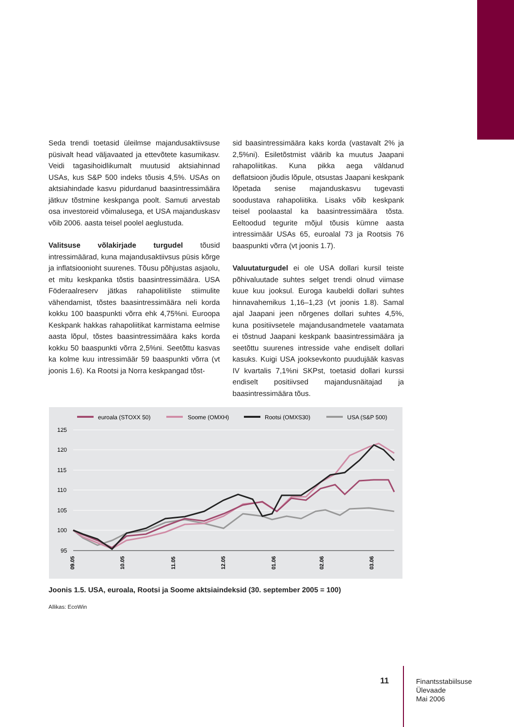Seda trendi toetasid üleilmse majandusaktiivsuse püsivalt head väljavaated ja ettevõtete kasumikasv. Veidi tagasihoidlikumalt muutusid aktsiahinnad USAs, kus S&P 500 indeks tõusis 4,5%. USAs on aktsiahindade kasvu pidurdanud baasintressimäära jätkuv tõstmine keskpanga poolt. Samuti arvestab osa investoreid võimalusega, et USA majanduskasv võib 2006. aasta teisel poolel aeglustuda.
Valitsuse võlakirjade turgudel tõusid intressimäärad, kuna majandusaktiivsus püsis kõrge ja inflatsioonioht suurenes. Tõusu põhjustas asjaolu, et mitu keskpanka tõstis baasintressimäära. USA Föderaalreserv jätkas rahapoliitiliste stiimulite vähendamist, tõstes baasintressimäära neli korda kokku 100 baaspunkti võrra ehk 4,75%ni. Euroopa Keskpank hakkas rahapoliitikat karmistama eelmise aasta lõpul, tõstes baasintressimäära kaks korda kokku 50 baaspunkti võrra 2,5%ni. Seetõttu kasvas ka kolme kuu intressimäär 59 baaspunkti võrra (vt joonis 1.6). Ka Rootsi ja Norra keskpangad tõst-
sid baasintressimäära kaks korda (vastavalt 2% ja 2,5%ni). Esiletõstmist väärib ka muutus Jaapani rahapoliitikas. Kuna pikka aega väldanud deflatsioon jõudis lõpule, otsustas Jaapani keskpank lõpetada senise majanduskasvu tugevasti soodustava rahapoliitika. Lisaks võib keskpank teisel poolaastal ka baasintressimäära tõsta. Eeltoodud tegurite mõjul tõusis kümne aasta intressimäär USAs 65, euroalal 73 ja Rootsis 76 baaspunkti võrra (vt joonis 1.7).
Valuutaturgudel ei ole USA dollari kursil teiste põhivaluutade suhtes selget trendi olnud viimase kuue kuu jooksul. Euroga kaubeldi dollari suhtes hinnavahemikus 1,16–1,23 (vt joonis 1.8). Samal ajal Jaapani jeen nõrgenes dollari suhtes 4,5%, kuna positiivsetele majandusandmetele vaatamata ei tõstnud Jaapani keskpank baasintressimäära ja seetõttu suurenes intresside vahe endiselt dollari kasuks. Kuigi USA jooksevkonto puudujääk kasvas IV kvartalis 7,1%ni SKPst, toetasid dollari kurssi endiselt positiivsed majandusnäitajad ja baasintressimäära tõus.
euroala (STOXX 50)
Soome (OMXH)
Rootsi (OMXS30)
USA (S&P 500)
125
120
115
110
105
100
95
09.05
10.05
11.05
12.05
01.06
02.06
03.06
Joonis 1.5. USA, euroala, Rootsi ja Soome aktsiaindeksid (30. september 2005 = 100)
Allikas: EcoWin
11
Finantsstabiilsuse
Ülevaade
Mai 2006